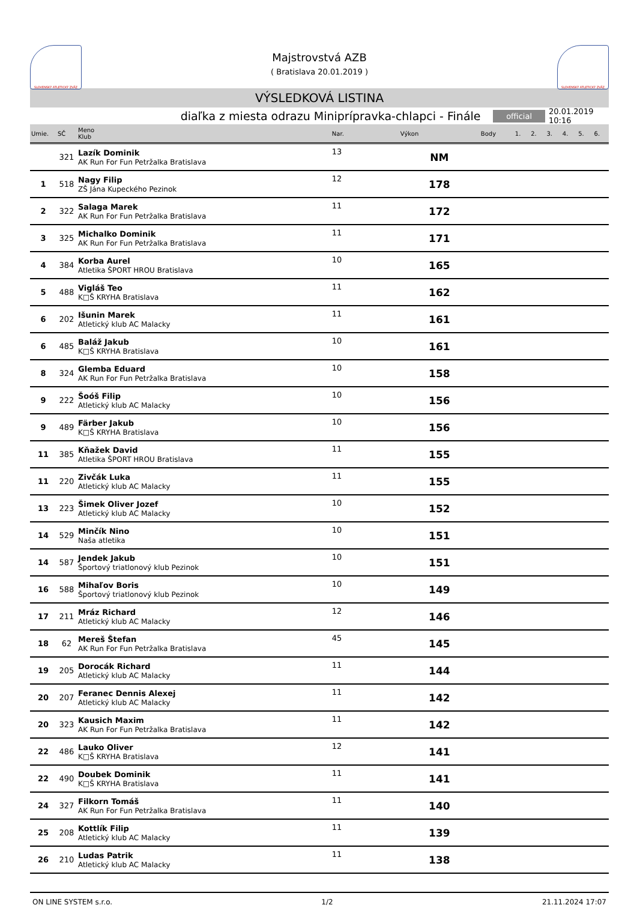SLOVENSKÝ ATLETICKÝ ZVÄZ
Majstrovstvá AZB
( Bratislava 20.01.2019 )
SLOVENSKÝ ATLETICKÝ ZVÄZ
VÝSLEDKOVÁ LISTINA
diaľka z miesta odrazu Miniprípravka-chlapci - Finále
official
20.01.2019 10:16
| Umie. | SČ | Meno Klub | Nar. | Výkon | Body | 1. | 2. | 3. | 4. | 5. | 6. |
| --- | --- | --- | --- | --- | --- | --- | --- | --- | --- | --- | --- |
| | 321 | Lazík Dominik AK Run For Fun Petržalka Bratislava | 13 | NM | | | | | | | |
| 1 | 518 | Nagy Filip ZŠ Jána Kupeckého Pezinok | 12 | 178 | | | | | | | |
| 2 | 322 | Salaga Marek AK Run For Fun Petržalka Bratislava | 11 | 172 | | | | | | | |
| 3 | 325 | Michalko Dominik AK Run For Fun Petržalka Bratislava | 11 | 171 | | | | | | | |
| 4 | 384 | Korba Aurel Atletika ŠPORT HROU Bratislava | 10 | 165 | | | | | | | |
| 5 | 488 | Vigláš Teo K□Š KRYHA Bratislava | 11 | 162 | | | | | | | |
| 6 | 202 | Išunin Marek Atletický klub AC Malacky | 11 | 161 | | | | | | | |
| 6 | 485 | Baláž Jakub K□Š KRYHA Bratislava | 10 | 161 | | | | | | | |
| 8 | 324 | Glemba Eduard AK Run For Fun Petržalka Bratislava | 10 | 158 | | | | | | | |
| 9 | 222 | Šoóš Filip Atletický klub AC Malacky | 10 | 156 | | | | | | | |
| 9 | 489 | Färber Jakub K□Š KRYHA Bratislava | 10 | 156 | | | | | | | |
| 11 | 385 | Kňažek David Atletika ŠPORT HROU Bratislava | 11 | 155 | | | | | | | |
| 11 | 220 | Zivčák Luka Atletický klub AC Malacky | 11 | 155 | | | | | | | |
| 13 | 223 | Šimek Oliver Jozef Atletický klub AC Malacky | 10 | 152 | | | | | | | |
| 14 | 529 | Minčík Nino Naša atletika | 10 | 151 | | | | | | | |
| 14 | 587 | Jendek Jakub Športový triatlonový klub Pezinok | 10 | 151 | | | | | | | |
| 16 | 588 | Mihaľov Boris Športový triatlonový klub Pezinok | 10 | 149 | | | | | | | |
| 17 | 211 | Mráz Richard Atletický klub AC Malacky | 12 | 146 | | | | | | | |
| 18 | 62 | Mereš Štefan AK Run For Fun Petržalka Bratislava | 45 | 145 | | | | | | | |
| 19 | 205 | Dorocák Richard Atletický klub AC Malacky | 11 | 144 | | | | | | | |
| 20 | 207 | Feranec Dennis Alexej Atletický klub AC Malacky | 11 | 142 | | | | | | | |
| 20 | 323 | Kausich Maxim AK Run For Fun Petržalka Bratislava | 11 | 142 | | | | | | | |
| 22 | 486 | Lauko Oliver K□Š KRYHA Bratislava | 12 | 141 | | | | | | | |
| 22 | 490 | Doubek Dominik K□Š KRYHA Bratislava | 11 | 141 | | | | | | | |
| 24 | 327 | Filkorn Tomáš AK Run For Fun Petržalka Bratislava | 11 | 140 | | | | | | | |
| 25 | 208 | Kottlík Filip Atletický klub AC Malacky | 11 | 139 | | | | | | | |
| 26 | 210 | Ludas Patrik Atletický klub AC Malacky | 11 | 138 | | | | | | | |
ON LINE SYSTEM s.r.o. 1/2 21.11.2024 17:07